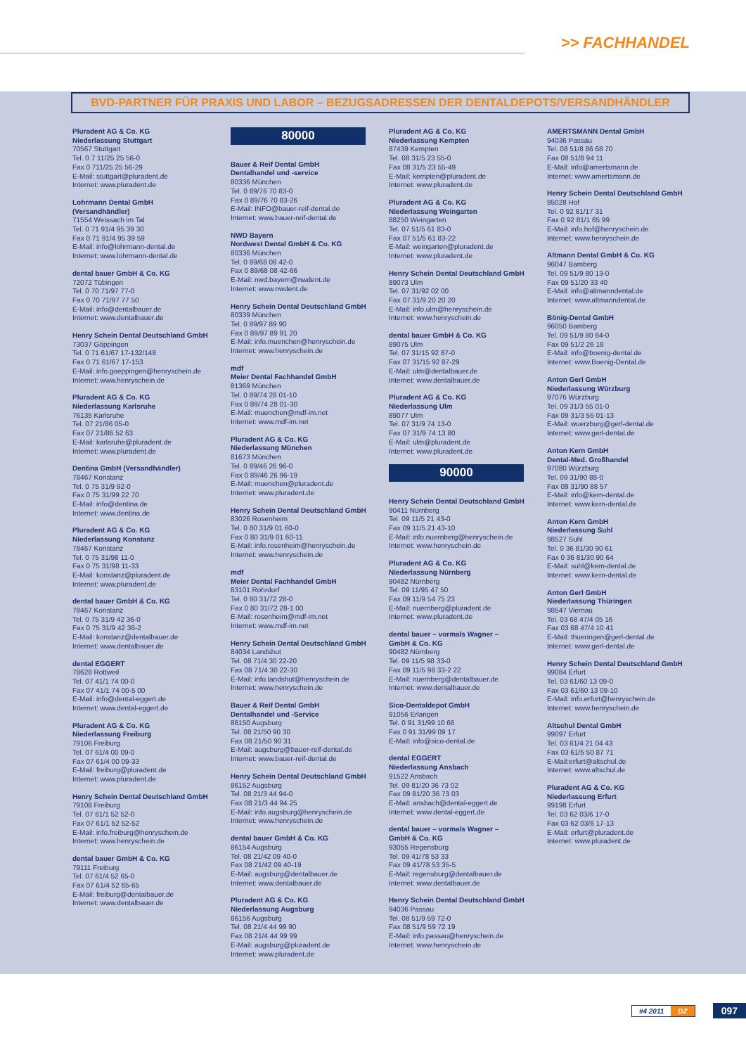>> FACHHANDEL
BVD-PARTNER FÜR PRAXIS UND LABOR – BEZUGSADRESSEN DER DENTALDEPOTS/VERSANDHÄNDLER
Pluradent AG & Co. KG
Niederlassung Stuttgart
70567 Stuttgart
Tel. 0 7 11/25 25 56-0
Fax 0 711/25 25 56-29
E-Mail: stuttgart@pluradent.de
Internet: www.pluradent.de
Lohrmann Dental GmbH
(Versandhändler)
71554 Weissach im Tal
Tel. 0 71 91/4 95 39 30
Fax 0 71 91/4 95 39 59
E-Mail: info@lohrmann-dental.de
Internet: www.lohrmann-dental.de
dental bauer GmbH & Co. KG
72072 Tübingen
Tel. 0 70 71/97 77-0
Fax 0 70 71/97 77 50
E-Mail: info@dentalbauer.de
Internet: www.dentalbauer.de
Henry Schein Dental Deutschland GmbH
73037 Göppingen
Tel. 0 71 61/67 17-132/148
Fax 0 71 61/67 17-153
E-Mail: info.goeppingen@henryschein.de
Internet: www.henryschein.de
Pluradent AG & Co. KG
Niederlassung Karlsruhe
76135 Karlsruhe
Tel. 07 21/86 05-0
Fax 07 21/86 52 63
E-Mail: karlsruhe@pluradent.de
Internet: www.pluradent.de
Dentina GmbH (Versandhändler)
78467 Konstanz
Tel. 0 75 31/9 92-0
Fax 0 75 31/99 22 70
E-Mail: info@dentina.de
Internet: www.dentina.de
Pluradent AG & Co. KG
Niederlassung Konstanz
78467 Konstanz
Tel. 0 75 31/98 11-0
Fax 0 75 31/98 11-33
E-Mail: konstanz@pluradent.de
Internet: www.pluradent.de
dental bauer GmbH & Co. KG
78467 Konstanz
Tel. 0 75 31/9 42 36-0
Fax 0 75 31/9 42 36-2
E-Mail: konstanz@dentalbauer.de
Internet: www.dentalbauer.de
dental EGGERT
78628 Rottweil
Tel. 07 41/1 74 00-0
Fax 07 41/1 74 00-5 00
E-Mail: info@dental-eggert.de
Internet: www.dental-eggert.de
Pluradent AG & Co. KG
Niederlassung Freiburg
79106 Freiburg
Tel. 07 61/4 00 09-0
Fax 07 61/4 00 09-33
E-Mail: freiburg@pluradent.de
Internet: www.pluradent.de
Henry Schein Dental Deutschland GmbH
79108 Freiburg
Tel. 07 61/1 52 52-0
Fax 07 61/1 52 52-52
E-Mail: info.freiburg@henryschein.de
Internet: www.henryschein.de
dental bauer GmbH & Co. KG
79111 Freiburg
Tel. 07 61/4 52 65-0
Fax 07 61/4 52 65-65
E-Mail: freiburg@dentalbauer.de
Internet: www.dentalbauer.de
80000
Bauer & Reif Dental GmbH
Dentalhandel und -service
80336 München
Tel. 0 89/76 70 83-0
Fax 0 89/76 70 83-26
E-Mail: INFO@bauer-reif-dental.de
Internet: www.bauer-reif-dental.de
NWD Bayern
Nordwest Dental GmbH & Co. KG
80336 München
Tel. 0 89/68 08 42-0
Fax 0 89/68 08 42-66
E-Mail: nwd.bayern@nwdent.de
Internet: www.nwdent.de
Henry Schein Dental Deutschland GmbH
80339 München
Tel. 0 89/97 89 90
Fax 0 89/97 89 91 20
E-Mail: info.muenchen@henryschein.de
Internet: www.henryschein.de
mdf
Meier Dental Fachhandel GmbH
81369 München
Tel. 0 89/74 28 01-10
Fax 0 89/74 28 01-30
E-Mail: muenchen@mdf-im.net
Internet: www.mdf-im.net
Pluradent AG & Co. KG
Niederlassung München
81673 München
Tel. 0 89/46 26 96-0
Fax 0 89/46 26 96-19
E-Mail: muenchen@pluradent.de
Internet: www.pluradent.de
Henry Schein Dental Deutschland GmbH
83026 Rosenheim
Tel. 0 80 31/9 01 60-0
Fax 0 80 31/9 01 60-11
E-Mail: info.rosenheim@henryschein.de
Internet: www.henryschein.de
mdf
Meier Dental Fachhandel GmbH
83101 Rohrdorf
Tel. 0 80 31/72 28-0
Fax 0 80 31/72 28-1 00
E-Mail: rosenheim@mdf-im.net
Internet: www.mdf-im.net
Henry Schein Dental Deutschland GmbH
84034 Landshut
Tel. 08 71/4 30 22-20
Fax 08 71/4 30 22-30
E-Mail: info.landshut@henryschein.de
Internet: www.henryschein.de
Bauer & Reif Dental GmbH
Dentalhandel und -Service
86150 Augsburg
Tel. 08 21/50 90 30
Fax 08 21/50 90 31
E-Mail: augsburg@bauer-reif-dental.de
Internet: www.bauer-reif-dental.de
Henry Schein Dental Deutschland GmbH
86152 Augsburg
Tel. 08 21/3 44 94-0
Fax 08 21/3 44 94 25
E-Mail: info.augsburg@henryschein.de
Internet: www.henryschein.de
dental bauer GmbH & Co. KG
86154 Augsburg
Tel. 08 21/42 09 40-0
Fax 08 21/42 09 40-19
E-Mail: augsburg@dentalbauer.de
Internet: www.dentalbauer.de
Pluradent AG & Co. KG
Niederlassung Augsburg
86156 Augsburg
Tel. 08 21/4 44 99 90
Fax 08 21/4 44 99 99
E-Mail: augsburg@pluradent.de
Internet: www.pluradent.de
Pluradent AG & Co. KG
Niederlassung Kempten
87439 Kempten
Tel. 08 31/5 23 55-0
Fax 08 31/5 23 55-49
E-Mail: kempten@pluradent.de
Internet: www.pluradent.de
Pluradent AG & Co. KG
Niederlassung Weingarten
88250 Weingarten
Tel. 07 51/5 61 83-0
Fax 07 51/5 61 83-22
E-Mail: weingarten@pluradent.de
Internet: www.pluradent.de
Henry Schein Dental Deutschland GmbH
89073 Ulm
Tel. 07 31/92 02 00
Fax 07 31/9 20 20 20
E-Mail: info.ulm@henryschein.de
Internet: www.henryschein.de
dental bauer GmbH & Co. KG
89075 Ulm
Tel. 07 31/15 92 87-0
Fax 07 31/15 92 87-29
E-Mail: ulm@dentalbauer.de
Internet: www.dentalbauer.de
Pluradent AG & Co. KG
Niederlassung Ulm
89077 Ulm
Tel. 07 31/9 74 13-0
Fax 07 31/9 74 13 80
E-Mail: ulm@pluradent.de
Internet: www.pluradent.de
90000
Henry Schein Dental Deutschland GmbH
90411 Nürnberg
Tel. 09 11/5 21 43-0
Fax 09 11/5 21 43-10
E-Mail: info.nuernberg@henryschein.de
Internet: www.henryschein.de
Pluradent AG & Co. KG
Niederlassung Nürnberg
90482 Nürnberg
Tel. 09 11/95 47 50
Fax 09 11/9 54 75 23
E-Mail: nuernberg@pluradent.de
Internet: www.pluradent.de
dental bauer – vormals Wagner –
GmbH & Co. KG
90482 Nürnberg
Tel. 09 11/5 98 33-0
Fax 09 11/5 98 33-2 22
E-Mail: nuernberg@dentalbauer.de
Internet: www.dentalbauer.de
Sico-Dentaldepot GmbH
91056 Erlangen
Tel. 0 91 31/99 10 66
Fax 0 91 31/99 09 17
E-Mail: info@sico-dental.de
dental EGGERT
Niederlassung Ansbach
91522 Ansbach
Tel. 09 81/20 36 73 02
Fax 09 81/20 36 73 03
E-Mail: ansbach@dental-eggert.de
Internet: www.dental-eggert.de
dental bauer – vormals Wagner –
GmbH & Co. KG
93055 Regensburg
Tel. 09 41/78 53 33
Fax 09 41/78 53 35-5
E-Mail: regensburg@dentalbauer.de
Internet: www.dentalbauer.de
Henry Schein Dental Deutschland GmbH
94036 Passau
Tel. 08 51/9 59 72-0
Fax 08 51/9 59 72 19
E-Mail: info.passau@henryschein.de
Internet: www.henryschein.de
AMERTSMANN Dental GmbH
94036 Passau
Tel. 08 51/8 86 68 70
Fax 08 51/8 94 11
E-Mail: info@amertsmann.de
Internet: www.amertsmann.de
Henry Schein Dental Deutschland GmbH
95028 Hof
Tel. 0 92 81/17 31
Fax 0 92 81/1 65 99
E-Mail: info.hof@henryschein.de
Internet: www.henryschein.de
Altmann Dental GmbH & Co. KG
96047 Bamberg
Tel. 09 51/9 80 13-0
Fax 09 51/20 33 40
E-Mail: info@altmanndental.de
Internet: www.altmanndental.de
Bönig-Dental GmbH
96050 Bamberg
Tel. 09 51/9 80 64-0
Fax 09 51/2 26 18
E-Mail: info@boenig-dental.de
Internet: www.Boenig-Dental.de
Anton Gerl GmbH
Niederlassung Würzburg
97076 Würzburg
Tel. 09 31/3 55 01-0
Fax 09 31/3 55 01-13
E-Mail: wuerzburg@gerl-dental.de
Internet: www.gerl-dental.de
Anton Kern GmbH
Dental-Med. Großhandel
97080 Würzburg
Tel. 09 31/90 88-0
Fax 09 31/90 88 57
E-Mail: info@kern-dental.de
Internet: www.kern-dental.de
Anton Kern GmbH
Niederlassung Suhl
98527 Suhl
Tel. 0 36 81/30 90 61
Fax 0 36 81/30 90 64
E-Mail: suhl@kern-dental.de
Internet: www.kern-dental.de
Anton Gerl GmbH
Niederlassung Thüringen
98547 Viernau
Tel. 03 68 47/4 05 16
Fax 03 68 47/4 10 41
E-Mail: thueringen@gerl-dental.de
Internet: www.gerl-dental.de
Henry Schein Dental Deutschland GmbH
99084 Erfurt
Tel. 03 61/60 13 09-0
Fax 03 61/60 13 09-10
E-Mail: info.erfurt@henryschein.de
Internet: www.henryschein.de
Altschul Dental GmbH
99097 Erfurt
Tel. 03 61/4 21 04 43
Fax 03 61/5 50 87 71
E-Mail:erfurt@altschul.de
Internet: www.altschul.de
Pluradent AG & Co. KG
Niederlassung Erfurt
99198 Erfurt
Tel. 03 62 03/6 17-0
Fax 03 62 03/6 17-13
E-Mail: erfurt@pluradent.de
Internet: www.pluradent.de
#4 2011 DZ
097